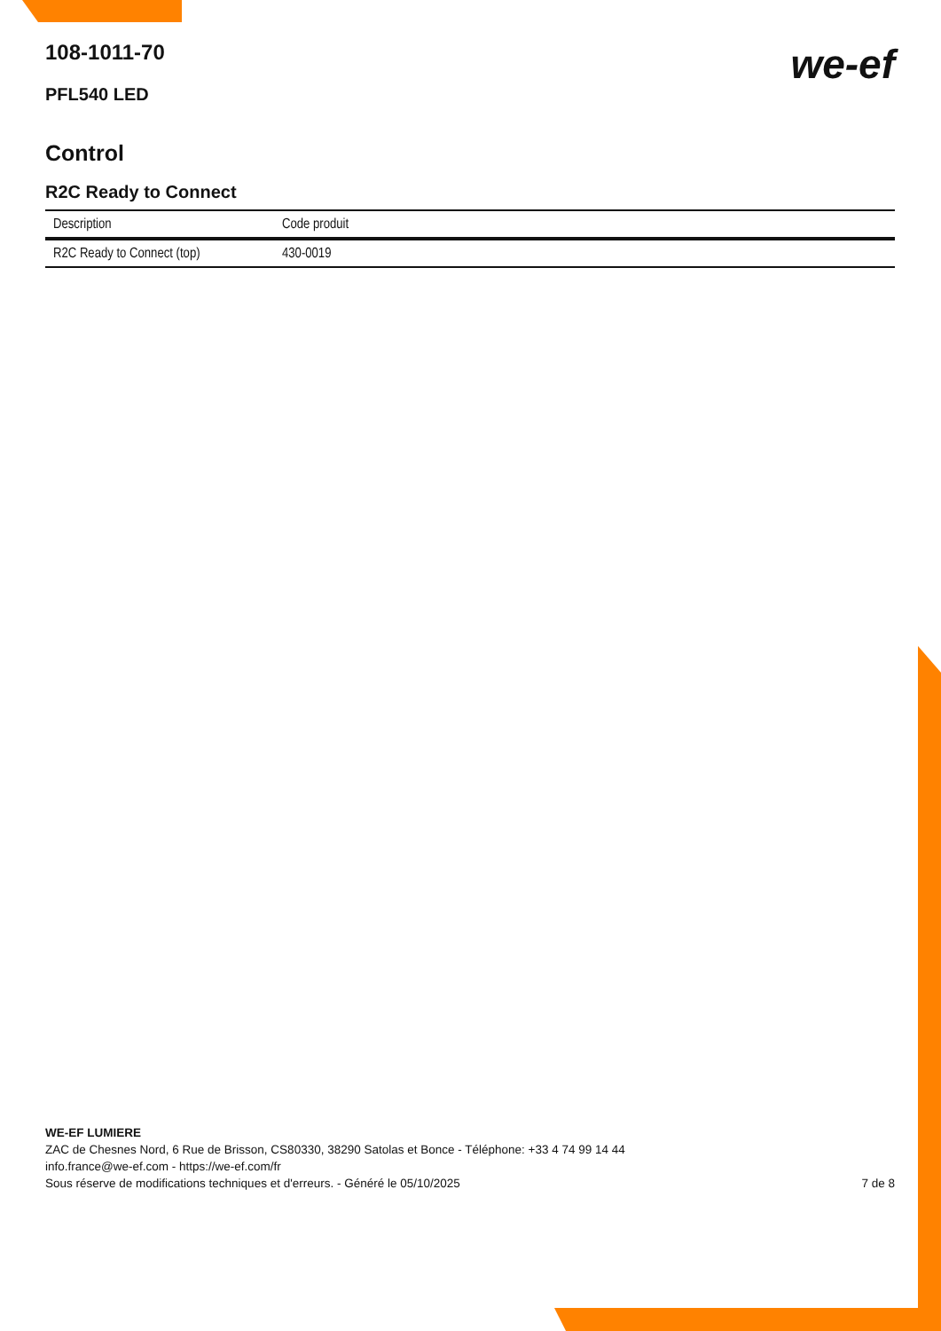108-1011-70
PFL540 LED
we-ef
Control
R2C Ready to Connect
| Description | Code produit |
| --- | --- |
| R2C Ready to Connect (top) | 430-0019 |
WE-EF LUMIERE
ZAC de Chesnes Nord, 6 Rue de Brisson, CS80330, 38290 Satolas et Bonce - Téléphone: +33 4 74 99 14 44
info.france@we-ef.com - https://we-ef.com/fr
Sous réserve de modifications techniques et d'erreurs. - Généré le 05/10/2025 7 de 8